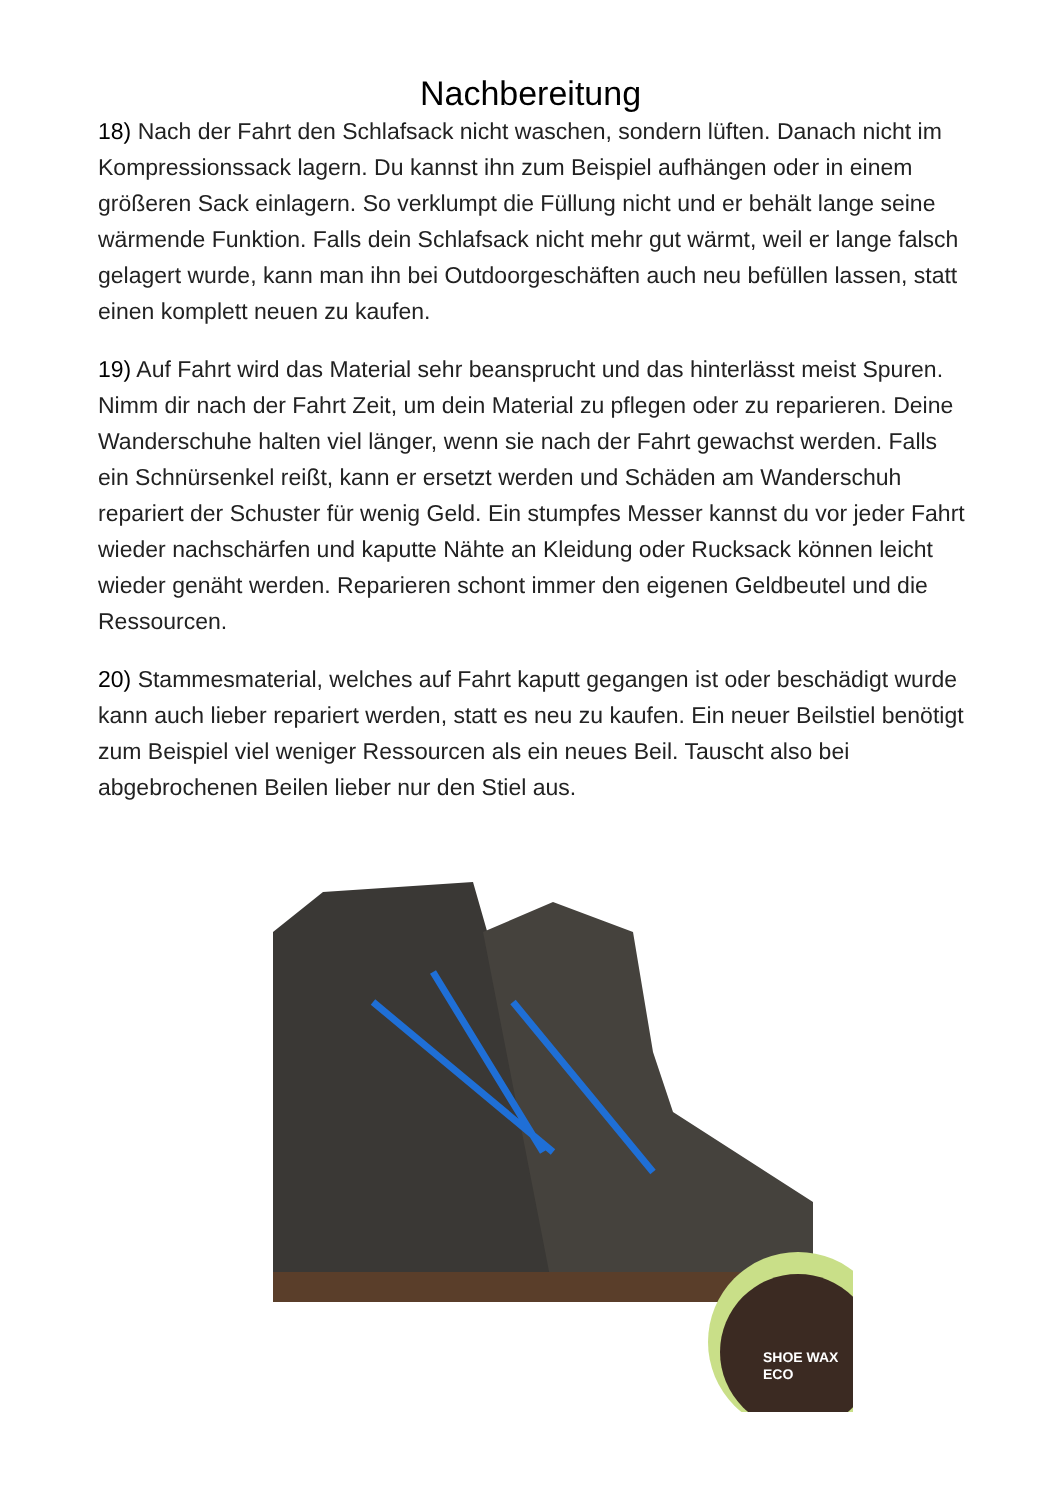Nachbereitung
18) Nach der Fahrt den Schlafsack nicht waschen, sondern lüften. Danach nicht im Kompressionssack lagern. Du kannst ihn zum Beispiel aufhängen oder in einem größeren Sack einlagern. So verklumpt die Füllung nicht und er behält lange seine wärmende Funktion. Falls dein Schlafsack nicht mehr gut wärmt, weil er lange falsch gelagert wurde, kann man ihn bei Outdoorgeschäften auch neu befüllen lassen, statt einen komplett neuen zu kaufen.
19) Auf Fahrt wird das Material sehr beansprucht und das hinterlässt meist Spuren. Nimm dir nach der Fahrt Zeit, um dein Material zu pflegen oder zu reparieren. Deine Wanderschuhe halten viel länger, wenn sie nach der Fahrt gewachst werden. Falls ein Schnürsenkel reißt, kann er ersetzt werden und Schäden am Wanderschuh repariert der Schuster für wenig Geld. Ein stumpfes Messer kannst du vor jeder Fahrt wieder nachschärfen und kaputte Nähte an Kleidung oder Rucksack können leicht wieder genäht werden. Reparieren schont immer den eigenen Geldbeutel und die Ressourcen.
20) Stammesmaterial, welches auf Fahrt kaputt gegangen ist oder beschädigt wurde kann auch lieber repariert werden, statt es neu zu kaufen. Ein neuer Beilstiel benötigt zum Beispiel viel weniger Ressourcen als ein neues Beil. Tauscht also bei abgebrochenen Beilen lieber nur den Stiel aus.
SHOE WAX
ECO